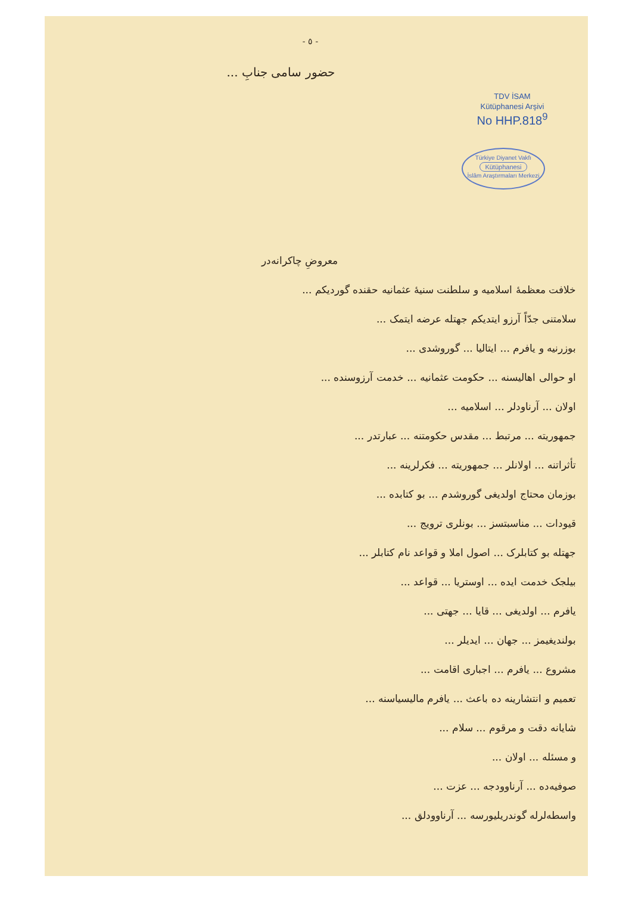- ٥ -
حضور سامی جنابِ ...
TDV İSAM
Kütüphanesi Arşivi
No HHP.818<sup>9</sup>
Türkiye Diyanet Vakfı
Kütüphanesi
İslâm Araştırmaları Merkezi
معروضِ چاکرانه‌در
خلافت معظمهٔ اسلامیه و سلطنت سنیهٔ عثمانیه حقنده گوردیکم ...
سلامتنی جدّاً آرزو ایتدیکم جهتله عرضه ایتمک ...
بوزرنیه و یافرم ... ایتالیا ... گوروشدی ...
او حوالی اهالیسنه ... حکومت عثمانیه ... خدمت آرزوسنده ...
اولان ... آرناودلر ... اسلامیه ...
جمهوریته ... مرتبط ... مقدس حکومتنه ... عبارتدر ...
تأثراتنه ... اولانلر ... جمهوریته ... فکرلرینه ...
بوزمان محتاج اولدیغی گوروشدم ... بو کتابده ...
قیودات ... مناسبتسز ... بونلری ترویج ...
جهتله بو کتابلرک ... اصول املا و قواعد نام کتابلر ...
بیلجک خدمت ایده ... اوستریا ... قواعد ...
یافرم ... اولدیغی ... قایا ... جهتی ...
بولندیغیمز ... جهان ... ایدیلر ...
مشروع ... یافرم ... اجباری اقامت ...
تعمیم و انتشارینه ده باعث ... یافرم مالیسیاسنه ...
شایانه دقت و مرقوم ... سلام ...
و مسئله ... اولان ...
صوفیه‌ده ... آرناوودجه ... عزت ...
واسطه‌لرله گوندریلیورسه ... آرناوودلق ...